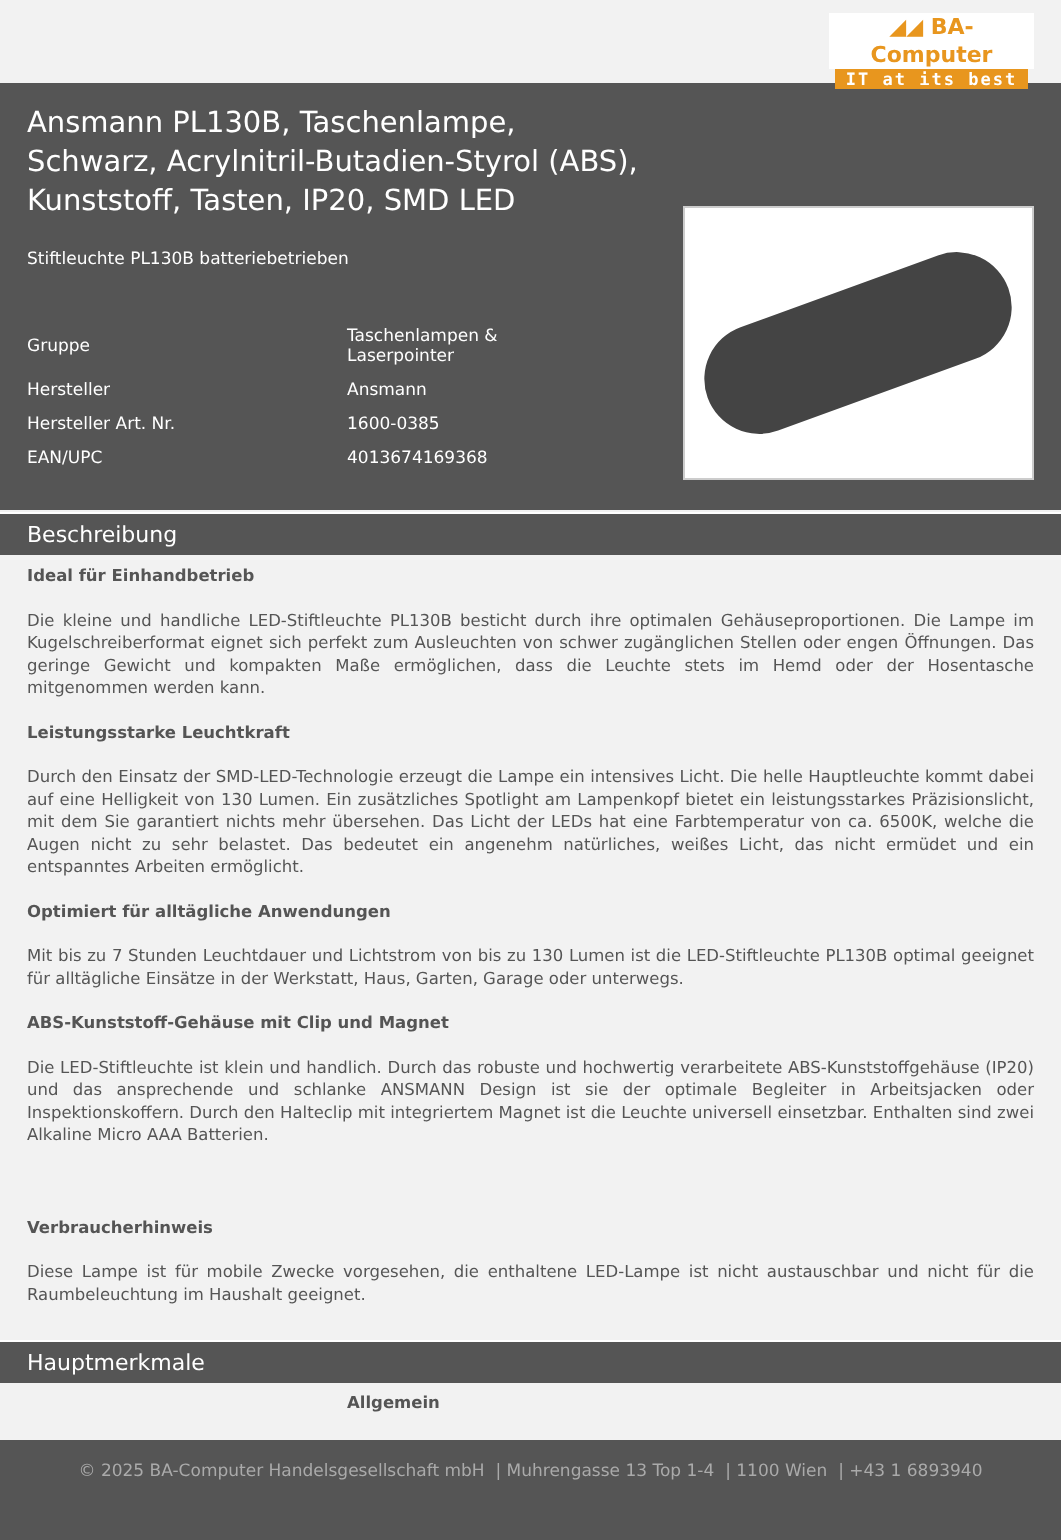◢◢ BA-Computer
IT at its best
Ansmann PL130B, Taschenlampe, Schwarz, Acrylnitril-Butadien-Styrol (ABS), Kunststoff, Tasten, IP20, SMD LED
Stiftleuchte PL130B batteriebetrieben
| Gruppe | Taschenlampen & Laserpointer |
| Hersteller | Ansmann |
| Hersteller Art. Nr. | 1600-0385 |
| EAN/UPC | 4013674169368 |
Beschreibung
Ideal für Einhandbetrieb
Die kleine und handliche LED-Stiftleuchte PL130B besticht durch ihre optimalen Gehäuseproportionen. Die Lampe im Kugelschreiberformat eignet sich perfekt zum Ausleuchten von schwer zugänglichen Stellen oder engen Öffnungen. Das geringe Gewicht und kompakten Maße ermöglichen, dass die Leuchte stets im Hemd oder der Hosentasche mitgenommen werden kann.
Leistungsstarke Leuchtkraft
Durch den Einsatz der SMD-LED-Technologie erzeugt die Lampe ein intensives Licht. Die helle Hauptleuchte kommt dabei auf eine Helligkeit von 130 Lumen. Ein zusätzliches Spotlight am Lampenkopf bietet ein leistungsstarkes Präzisionslicht, mit dem Sie garantiert nichts mehr übersehen. Das Licht der LEDs hat eine Farbtemperatur von ca. 6500K, welche die Augen nicht zu sehr belastet. Das bedeutet ein angenehm natürliches, weißes Licht, das nicht ermüdet und ein entspanntes Arbeiten ermöglicht.
Optimiert für alltägliche Anwendungen
Mit bis zu 7 Stunden Leuchtdauer und Lichtstrom von bis zu 130 Lumen ist die LED-Stiftleuchte PL130B optimal geeignet für alltägliche Einsätze in der Werkstatt, Haus, Garten, Garage oder unterwegs.
ABS-Kunststoff-Gehäuse mit Clip und Magnet
Die LED-Stiftleuchte ist klein und handlich. Durch das robuste und hochwertig verarbeitete ABS-Kunststoffgehäuse (IP20) und das ansprechende und schlanke ANSMANN Design ist sie der optimale Begleiter in Arbeitsjacken oder Inspektionskoffern. Durch den Halteclip mit integriertem Magnet ist die Leuchte universell einsetzbar. Enthalten sind zwei Alkaline Micro AAA Batterien.
Verbraucherhinweis
Diese Lampe ist für mobile Zwecke vorgesehen, die enthaltene LED-Lampe ist nicht austauschbar und nicht für die Raumbeleuchtung im Haushalt geeignet.
Hauptmerkmale
Allgemein
© 2025 BA-Computer Handelsgesellschaft mbH | Muhrengasse 13 Top 1-4 | 1100 Wien | +43 1 6893940